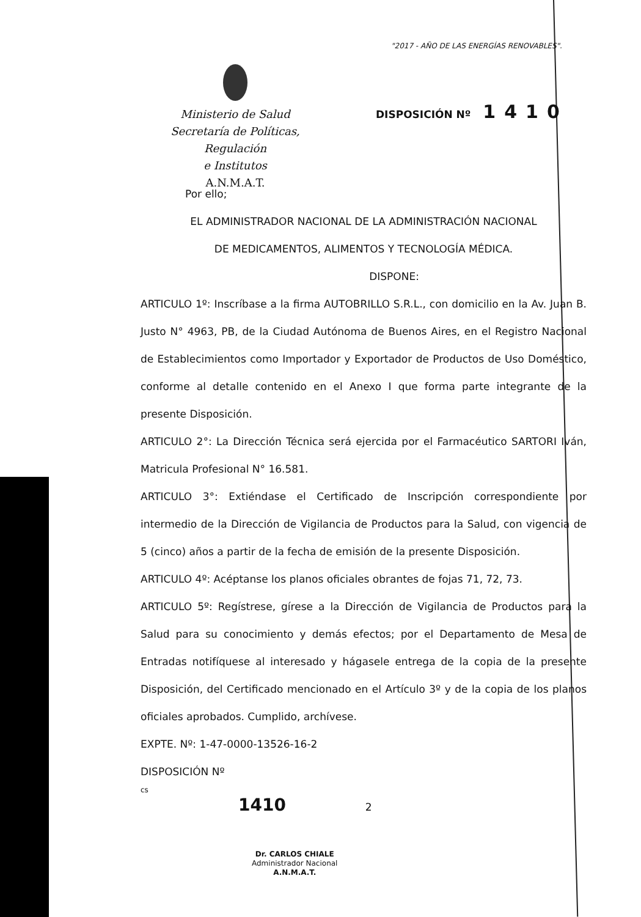"2017 - AÑO DE LAS ENERGÍAS RENOVABLES".
Ministerio de Salud
Secretaría de Políticas, Regulación
e Institutos
A.N.M.A.T.
DISPOSICIÓN Nº 1410
Por ello;
EL ADMINISTRADOR NACIONAL DE LA ADMINISTRACIÓN NACIONAL
DE MEDICAMENTOS, ALIMENTOS Y TECNOLOGÍA MÉDICA.
DISPONE:
ARTICULO 1º: Inscríbase a la firma AUTOBRILLO S.R.L., con domicilio en la Av. Juan B. Justo N° 4963, PB, de la Ciudad Autónoma de Buenos Aires, en el Registro Nacional de Establecimientos como Importador y Exportador de Productos de Uso Doméstico, conforme al detalle contenido en el Anexo I que forma parte integrante de la presente Disposición.
ARTICULO 2°: La Dirección Técnica será ejercida por el Farmacéutico SARTORI Iván, Matricula Profesional N° 16.581.
ARTICULO 3°: Extiéndase el Certificado de Inscripción correspondiente por intermedio de la Dirección de Vigilancia de Productos para la Salud, con vigencia de 5 (cinco) años a partir de la fecha de emisión de la presente Disposición.
ARTICULO 4º: Acéptanse los planos oficiales obrantes de fojas 71, 72, 73.
ARTICULO 5º: Regístrese, gírese a la Dirección de Vigilancia de Productos para la Salud para su conocimiento y demás efectos; por el Departamento de Mesa de Entradas notifíquese al interesado y hágasele entrega de la copia de la presente Disposición, del Certificado mencionado en el Artículo 3º y de la copia de los planos oficiales aprobados. Cumplido, archívese.
EXPTE. Nº: 1-47-0000-13526-16-2
DISPOSICIÓN Nº
cs
1410 2
Dr. CARLOS CHIALE
Administrador Nacional
A.N.M.A.T.